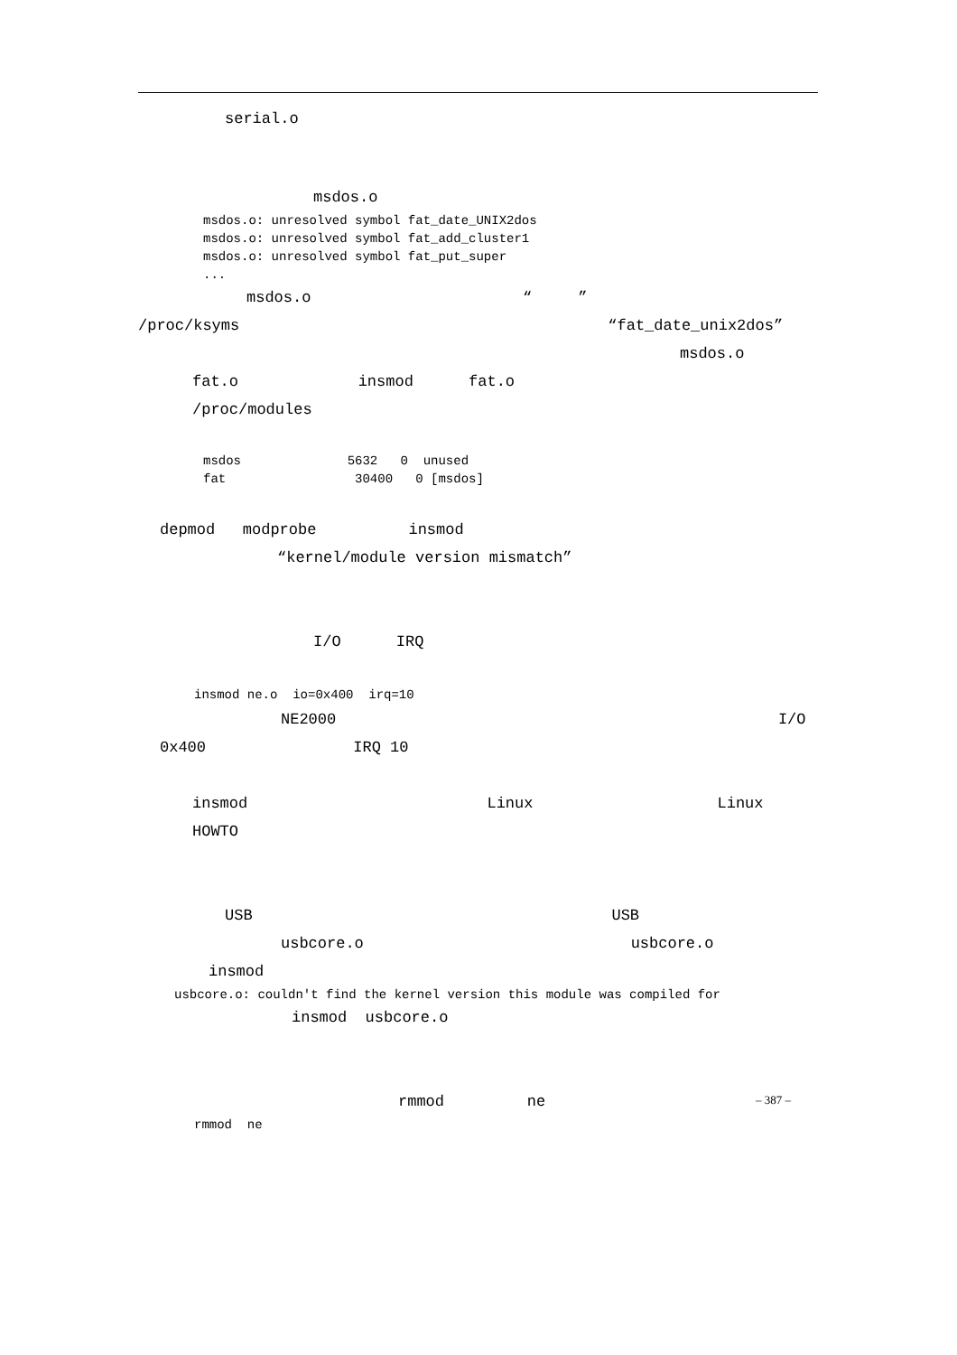serial.o
msdos.o
msdos.o: unresolved symbol fat_date_UNIX2dos msdos.o: unresolved symbol fat_add_cluster1 msdos.o: unresolved symbol fat_put_super ...
msdos.o “ ”
/proc/ksyms “fat_date_unix2dos”
msdos.o
fat.o insmod fat.o /proc/modules
msdos 5632 0 unused fat 30400 0 [msdos]
depmod modprobe insmod
“kernel/module version mismatch”
I/O IRQ
insmod ne.o io=0x400 irq=10
NE2000 I/O
0x400 IRQ 10
insmod Linux Linux HOWTO
USB USB
usbcore.o usbcore.o
insmod
usbcore.o: couldn't find the kernel version this module was compiled for
insmod usbcore.o
rmmod ne
rmmod ne
– 387 –